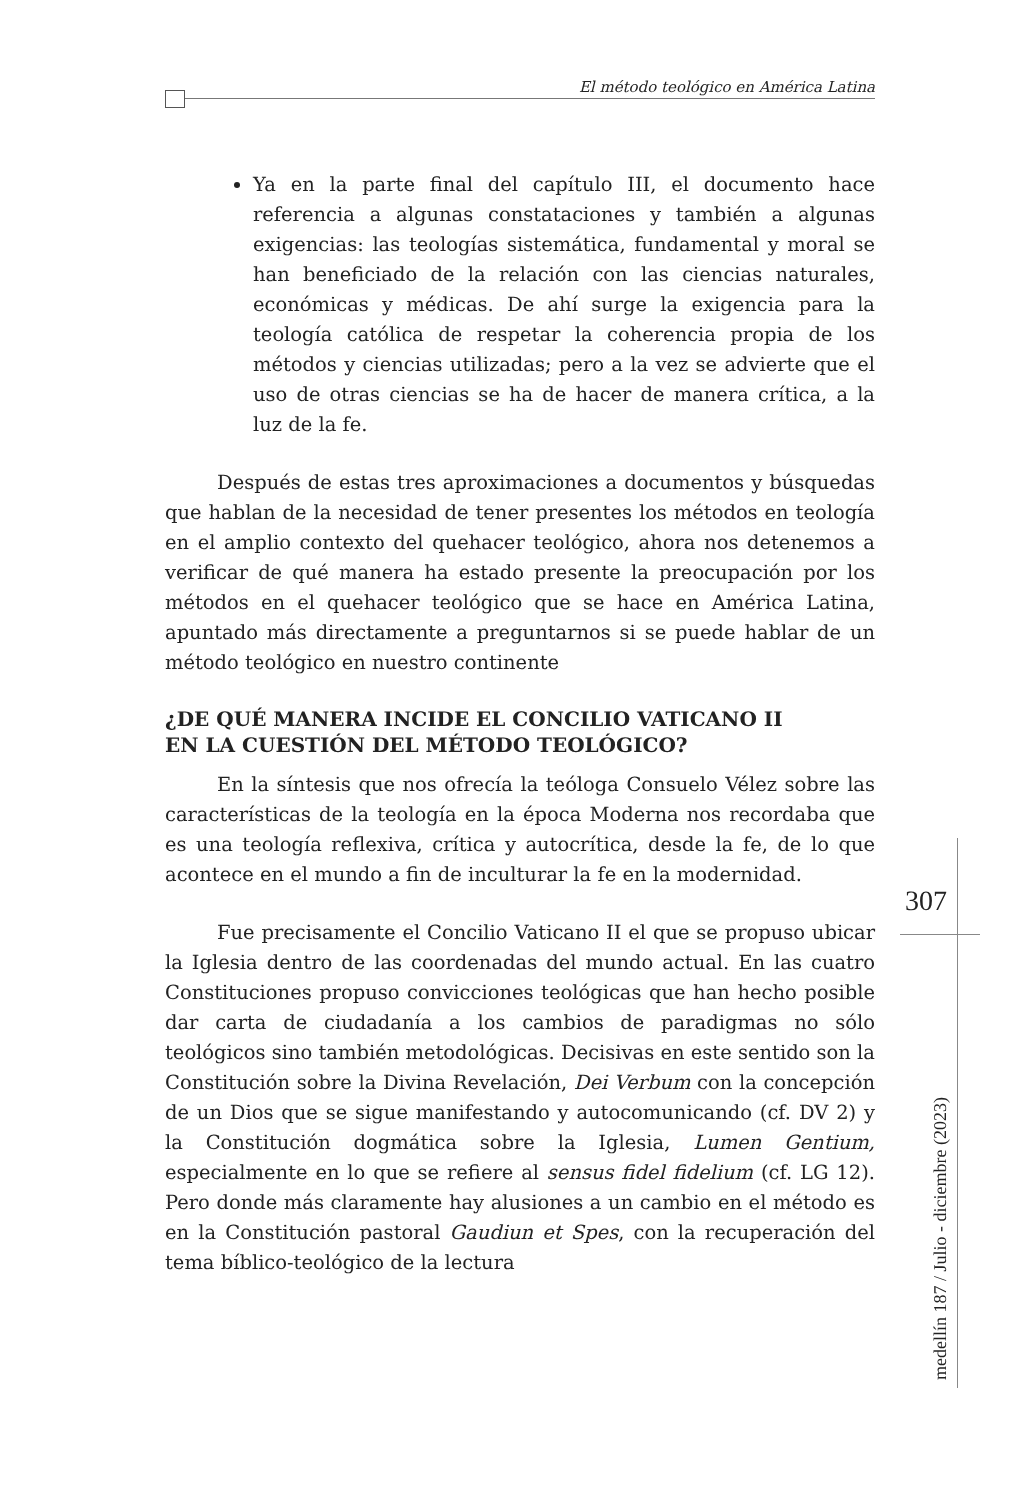El método teológico en América Latina
Ya en la parte final del capítulo III, el documento hace referencia a algunas constataciones y también a algunas exigencias: las teologías sistemática, fundamental y moral se han beneficiado de la relación con las ciencias naturales, económicas y médicas. De ahí surge la exigencia para la teología católica de respetar la coherencia propia de los métodos y ciencias utilizadas; pero a la vez se advierte que el uso de otras ciencias se ha de hacer de manera crítica, a la luz de la fe.
Después de estas tres aproximaciones a documentos y búsquedas que hablan de la necesidad de tener presentes los métodos en teología en el amplio contexto del quehacer teológico, ahora nos detenemos a verificar de qué manera ha estado presente la preocupación por los métodos en el quehacer teológico que se hace en América Latina, apuntado más directamente a preguntarnos si se puede hablar de un método teológico en nuestro continente
¿DE QUÉ MANERA INCIDE EL CONCILIO VATICANO II
EN LA CUESTIÓN DEL MÉTODO TEOLÓGICO?
En la síntesis que nos ofrecía la teóloga Consuelo Vélez sobre las características de la teología en la época Moderna nos recordaba que es una teología reflexiva, crítica y autocrítica, desde la fe, de lo que acontece en el mundo a fin de inculturar la fe en la modernidad.
Fue precisamente el Concilio Vaticano II el que se propuso ubicar la Iglesia dentro de las coordenadas del mundo actual. En las cuatro Constituciones propuso convicciones teológicas que han hecho posible dar carta de ciudadanía a los cambios de paradigmas no sólo teológicos sino también metodológicas. Decisivas en este sentido son la Constitución sobre la Divina Revelación, Dei Verbum con la concepción de un Dios que se sigue manifestando y autocomunicando (cf. DV 2) y la Constitución dogmática sobre la Iglesia, Lumen Gentium, especialmente en lo que se refiere al sensus fidel fidelium (cf. LG 12). Pero donde más claramente hay alusiones a un cambio en el método es en la Constitución pastoral Gaudiun et Spes, con la recuperación del tema bíblico-teológico de la lectura
307
medellín 187 / Julio - diciembre (2023)